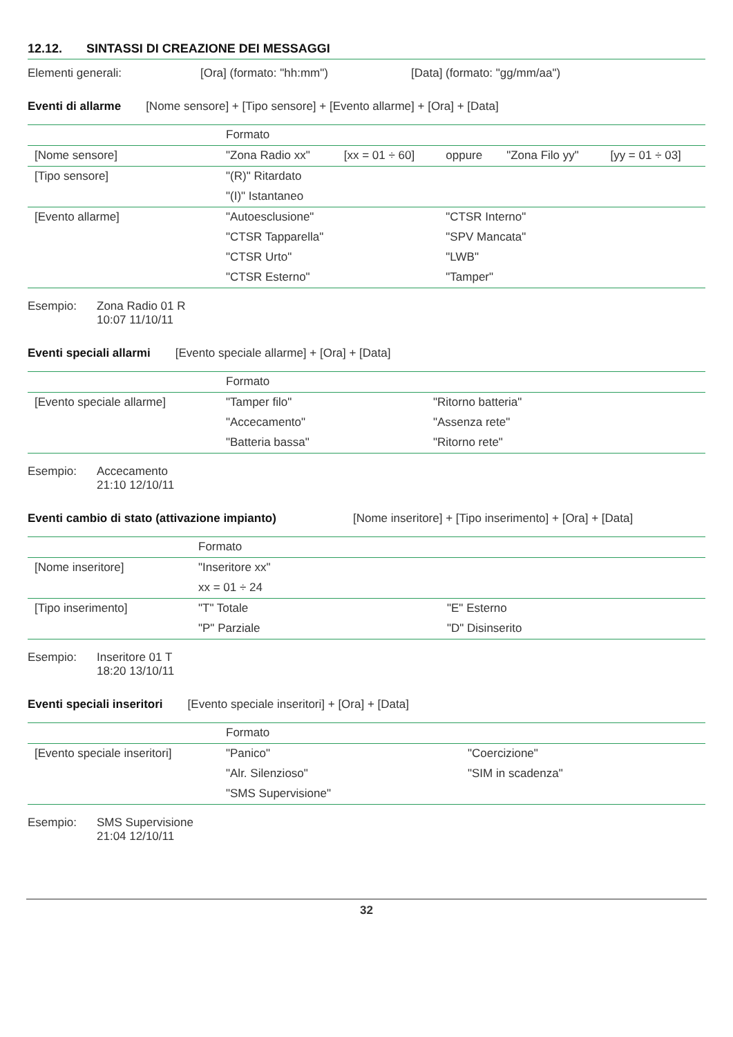12.12. SINTASSI DI CREAZIONE DEI MESSAGGI
Elementi generali: [Ora] (formato: "hh:mm") [Data] (formato: "gg/mm/aa")
Eventi di allarme [Nome sensore] + [Tipo sensore] + [Evento allarme] + [Ora] + [Data]
| | Formato | | | | |
| [Nome sensore] | "Zona Radio xx" | [xx = 01 ÷ 60] | oppure | "Zona Filo yy" | [yy = 01 ÷ 03] |
| [Tipo sensore] | "(R)" Ritardato | | | | |
| | "(I)" Istantaneo | | | | |
| [Evento allarme] | "Autoesclusione" | | "CTSR Interno" | | |
| | "CTSR Tapparella" | | "SPV Mancata" | | |
| | "CTSR Urto" | | "LWB" | | |
| | "CTSR Esterno" | | "Tamper" | | |
Esempio: Zona Radio 01 R
10:07 11/10/11
Eventi speciali allarmi [Evento speciale allarme] + [Ora] + [Data]
| | Formato | |
| [Evento speciale allarme] | "Tamper filo" | "Ritorno batteria" |
| | "Accecamento" | "Assenza rete" |
| | "Batteria bassa" | "Ritorno rete" |
Esempio: Accecamento
21:10 12/10/11
Eventi cambio di stato (attivazione impianto) [Nome inseritore] + [Tipo inserimento] + [Ora] + [Data]
| | Formato | |
| [Nome inseritore] | "Inseritore xx" | |
| | xx = 01 ÷ 24 | |
| [Tipo inserimento] | "T" Totale | "E" Esterno |
| | "P" Parziale | "D" Disinserito |
Esempio: Inseritore 01 T
18:20 13/10/11
Eventi speciali inseritori [Evento speciale inseritori] + [Ora] + [Data]
| | Formato | |
| [Evento speciale inseritori] | "Panico" | "Coercizione" |
| | "Alr. Silenzioso" | "SIM in scadenza" |
| | "SMS Supervisione" | |
Esempio: SMS Supervisione
21:04 12/10/11
32